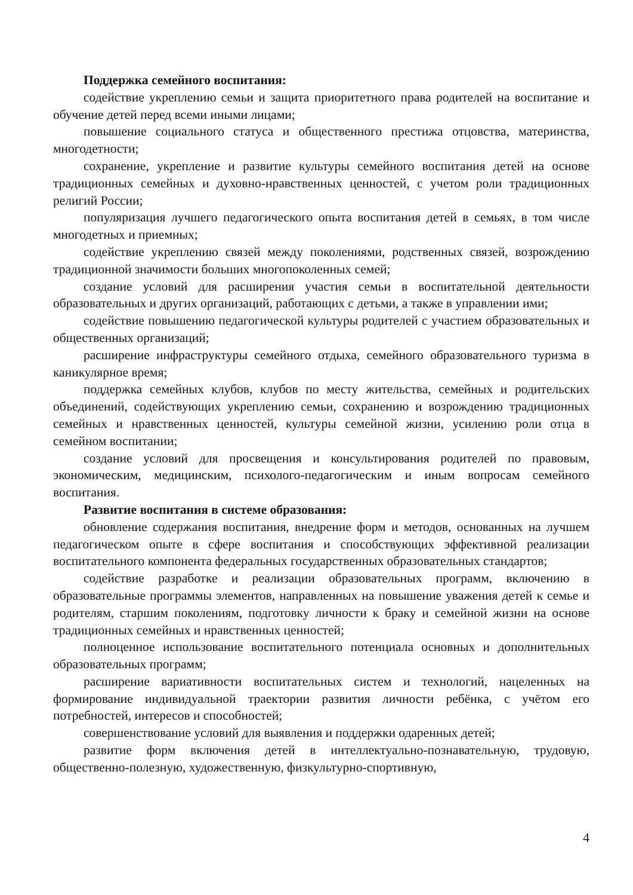Поддержка семейного воспитания:
содействие укреплению семьи и защита приоритетного права родителей на воспитание и обучение детей перед всеми иными лицами;
повышение социального статуса и общественного престижа отцовства, материнства, многодетности;
сохранение, укрепление и развитие культуры семейного воспитания детей на основе традиционных семейных и духовно-нравственных ценностей, с учетом роли традиционных религий России;
популяризация лучшего педагогического опыта воспитания детей в семьях, в том числе многодетных и приемных;
содействие укреплению связей между поколениями, родственных связей, возрождению традиционной значимости больших многопоколенных семей;
создание условий для расширения участия семьи в воспитательной деятельности образовательных и других организаций, работающих с детьми, а также в управлении ими;
содействие повышению педагогической культуры родителей с участием образовательных и общественных организаций;
расширение инфраструктуры семейного отдыха, семейного образовательного туризма в каникулярное время;
поддержка семейных клубов, клубов по месту жительства, семейных и родительских объединений, содействующих укреплению семьи, сохранению и возрождению традиционных семейных и нравственных ценностей, культуры семейной жизни, усилению роли отца в семейном воспитании;
создание условий для просвещения и консультирования родителей по правовым, экономическим, медицинским, психолого-педагогическим и иным вопросам семейного воспитания.
Развитие воспитания в системе образования:
обновление содержания воспитания, внедрение форм и методов, основанных на лучшем педагогическом опыте в сфере воспитания и способствующих эффективной реализации воспитательного компонента федеральных государственных образовательных стандартов;
содействие разработке и реализации образовательных программ, включению в образовательные программы элементов, направленных на повышение уважения детей к семье и родителям, старшим поколениям, подготовку личности к браку и семейной жизни на основе традиционных семейных и нравственных ценностей;
полноценное использование воспитательного потенциала основных и дополнительных образовательных программ;
расширение вариативности воспитательных систем и технологий, нацеленных на формирование индивидуальной траектории развития личности ребёнка, с учётом его потребностей, интересов и способностей;
совершенствование условий для выявления и поддержки одаренных детей;
развитие форм включения детей в интеллектуально-познавательную, трудовую, общественно-полезную, художественную, физкультурно-спортивную,
4